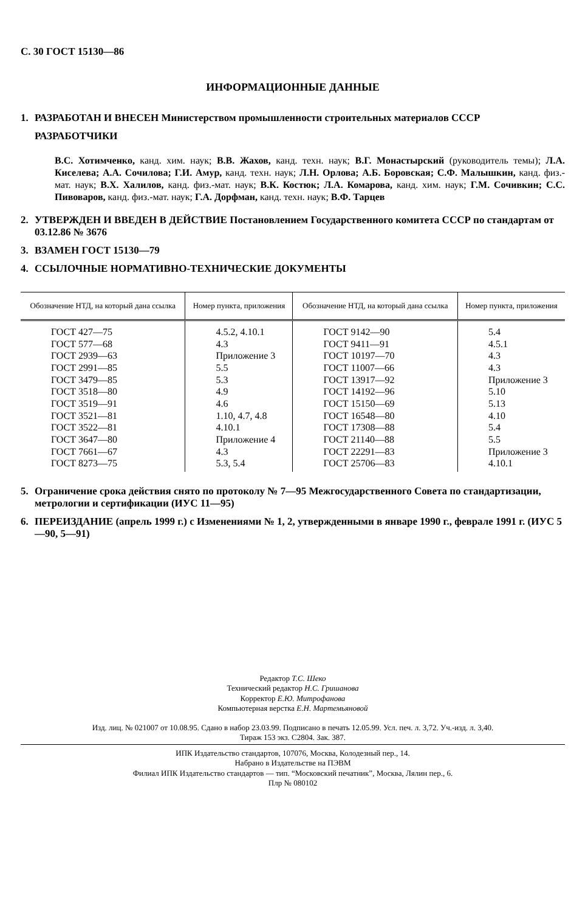С. 30 ГОСТ 15130—86
ИНФОРМАЦИОННЫЕ ДАННЫЕ
1. РАЗРАБОТАН И ВНЕСЕН Министерством промышленности строительных материалов СССР
РАЗРАБОТЧИКИ
В.С. Хотимченко, канд. хим. наук; В.В. Жахов, канд. техн. наук; В.Г. Монастырский (руководитель темы); Л.А. Киселева; А.А. Сочилова; Г.И. Амур, канд. техн. наук; Л.Н. Орлова; А.Б. Боровская; С.Ф. Малышкин, канд. физ.-мат. наук; В.Х. Халилов, канд. физ.-мат. наук; В.К. Костюк; Л.А. Комарова, канд. хим. наук; Г.М. Сочивкин; С.С. Пивоваров, канд. физ.-мат. наук; Г.А. Дорфман, канд. техн. наук; В.Ф. Тарцев
2. УТВЕРЖДЕН И ВВЕДЕН В ДЕЙСТВИЕ Постановлением Государственного комитета СССР по стандартам от 03.12.86 № 3676
3. ВЗАМЕН ГОСТ 15130—79
4. ССЫЛОЧНЫЕ НОРМАТИВНО-ТЕХНИЧЕСКИЕ ДОКУМЕНТЫ
| Обозначение НТД, на который дана ссылка | Номер пункта, приложения | Обозначение НТД, на который дана ссылка | Номер пункта, приложения |
| --- | --- | --- | --- |
| ГОСТ 427—75 ГОСТ 577—68 ГОСТ 2939—63 ГОСТ 2991—85 ГОСТ 3479—85 ГОСТ 3518—80 ГОСТ 3519—91 ГОСТ 3521—81 ГОСТ 3522—81 ГОСТ 3647—80 ГОСТ 7661—67 ГОСТ 8273—75 | 4.5.2, 4.10.1 4.3 Приложение 3 5.5 5.3 4.9 4.6 1.10, 4.7, 4.8 4.10.1 Приложение 4 4.3 5.3, 5.4 | ГОСТ 9142—90 ГОСТ 9411—91 ГОСТ 10197—70 ГОСТ 11007—66 ГОСТ 13917—92 ГОСТ 14192—96 ГОСТ 15150—69 ГОСТ 16548—80 ГОСТ 17308—88 ГОСТ 21140—88 ГОСТ 22291—83 ГОСТ 25706—83 | 5.4 4.5.1 4.3 4.3 Приложение 3 5.10 5.13 4.10 5.4 5.5 Приложение 3 4.10.1 |
5. Ограничение срока действия снято по протоколу № 7—95 Межгосударственного Совета по стандартизации, метрологии и сертификации (ИУС 11—95)
6. ПЕРЕИЗДАНИЕ (апрель 1999 г.) с Изменениями № 1, 2, утвержденными в январе 1990 г., феврале 1991 г. (ИУС 5—90, 5—91)
Редактор Т.С. Шеко
Технический редактор Н.С. Гришанова
Корректор Е.Ю. Митрофанова
Компьютерная верстка Е.Н. Мартемьяновой
Изд. лиц. № 021007 от 10.08.95. Сдано в набор 23.03.99. Подписано в печать 12.05.99. Усл. печ. л. 3,72. Уч.-изд. л. 3,40.
Тираж 153 экз. С2804. Зак. 387.
ИПК Издательство стандартов, 107076, Москва, Колодезный пер., 14.
Набрано в Издательстве на ПЭВМ
Филиал ИПК Издательство стандартов — тип. “Московский печатник”, Москва, Лялин пер., 6.
Плр № 080102